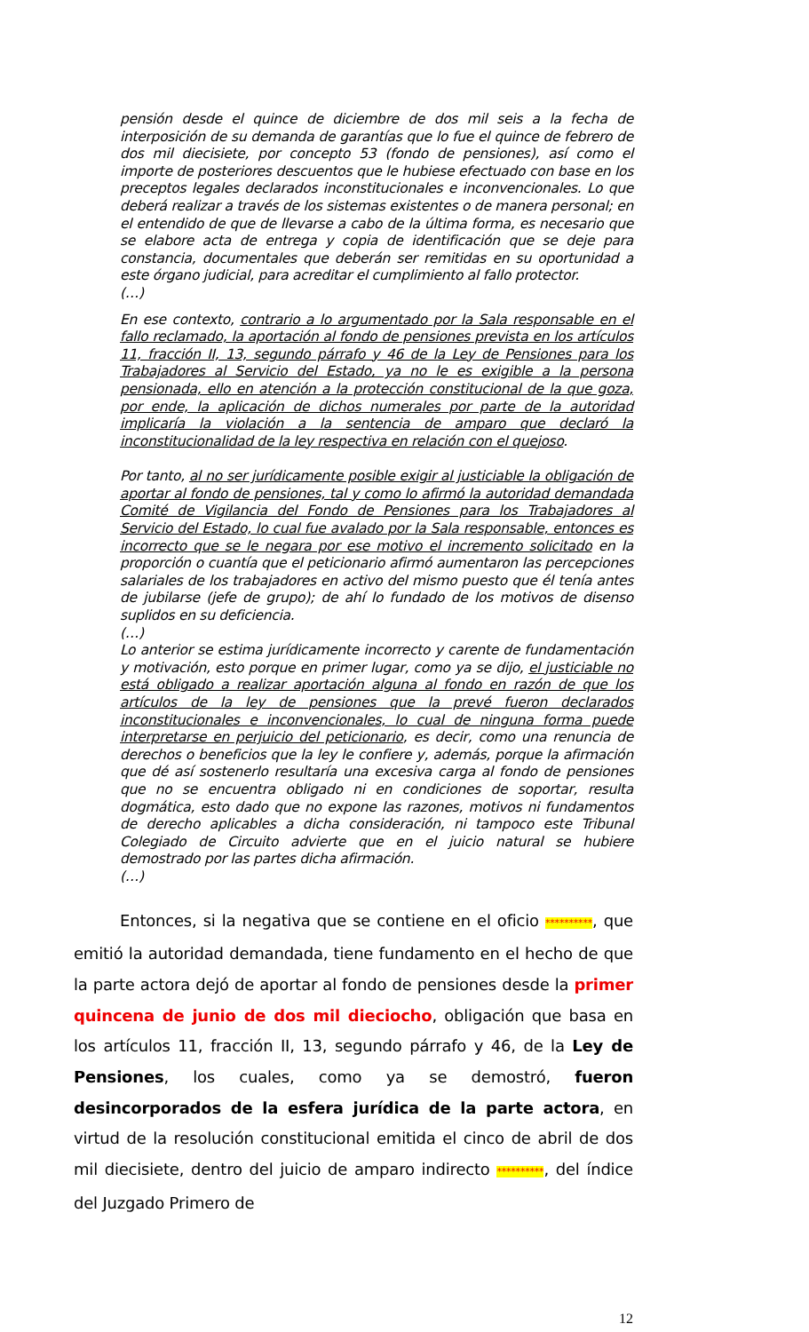pensión desde el quince de diciembre de dos mil seis a la fecha de interposición de su demanda de garantías que lo fue el quince de febrero de dos mil diecisiete, por concepto 53 (fondo de pensiones), así como el importe de posteriores descuentos que le hubiese efectuado con base en los preceptos legales declarados inconstitucionales e inconvencionales. Lo que deberá realizar a través de los sistemas existentes o de manera personal; en el entendido de que de llevarse a cabo de la última forma, es necesario que se elabore acta de entrega y copia de identificación que se deje para constancia, documentales que deberán ser remitidas en su oportunidad a este órgano judicial, para acreditar el cumplimiento al fallo protector.
(…)
En ese contexto, contrario a lo argumentado por la Sala responsable en el fallo reclamado, la aportación al fondo de pensiones prevista en los artículos 11, fracción II, 13, segundo párrafo y 46 de la Ley de Pensiones para los Trabajadores al Servicio del Estado, ya no le es exigible a la persona pensionada, ello en atención a la protección constitucional de la que goza, por ende, la aplicación de dichos numerales por parte de la autoridad implicaría la violación a la sentencia de amparo que declaró la inconstitucionalidad de la ley respectiva en relación con el quejoso.
Por tanto, al no ser jurídicamente posible exigir al justiciable la obligación de aportar al fondo de pensiones, tal y como lo afirmó la autoridad demandada Comité de Vigilancia del Fondo de Pensiones para los Trabajadores al Servicio del Estado, lo cual fue avalado por la Sala responsable, entonces es incorrecto que se le negara por ese motivo el incremento solicitado en la proporción o cuantía que el peticionario afirmó aumentaron las percepciones salariales de los trabajadores en activo del mismo puesto que él tenía antes de jubilarse (jefe de grupo); de ahí lo fundado de los motivos de disenso suplidos en su deficiencia.
(…)
Lo anterior se estima jurídicamente incorrecto y carente de fundamentación y motivación, esto porque en primer lugar, como ya se dijo, el justiciable no está obligado a realizar aportación alguna al fondo en razón de que los artículos de la ley de pensiones que la prevé fueron declarados inconstitucionales e inconvencionales, lo cual de ninguna forma puede interpretarse en perjuicio del peticionario, es decir, como una renuncia de derechos o beneficios que la ley le confiere y, además, porque la afirmación que dé así sostenerlo resultaría una excesiva carga al fondo de pensiones que no se encuentra obligado ni en condiciones de soportar, resulta dogmática, esto dado que no expone las razones, motivos ni fundamentos de derecho aplicables a dicha consideración, ni tampoco este Tribunal Colegiado de Circuito advierte que en el juicio natural se hubiere demostrado por las partes dicha afirmación.
(…)
Entonces, si la negativa que se contiene en el oficio **********, que emitió la autoridad demandada, tiene fundamento en el hecho de que la parte actora dejó de aportar al fondo de pensiones desde la primer quincena de junio de dos mil dieciocho, obligación que basa en los artículos 11, fracción II, 13, segundo párrafo y 46, de la Ley de Pensiones, los cuales, como ya se demostró, fueron desincorporados de la esfera jurídica de la parte actora, en virtud de la resolución constitucional emitida el cinco de abril de dos mil diecisiete, dentro del juicio de amparo indirecto **********, del índice del Juzgado Primero de
12